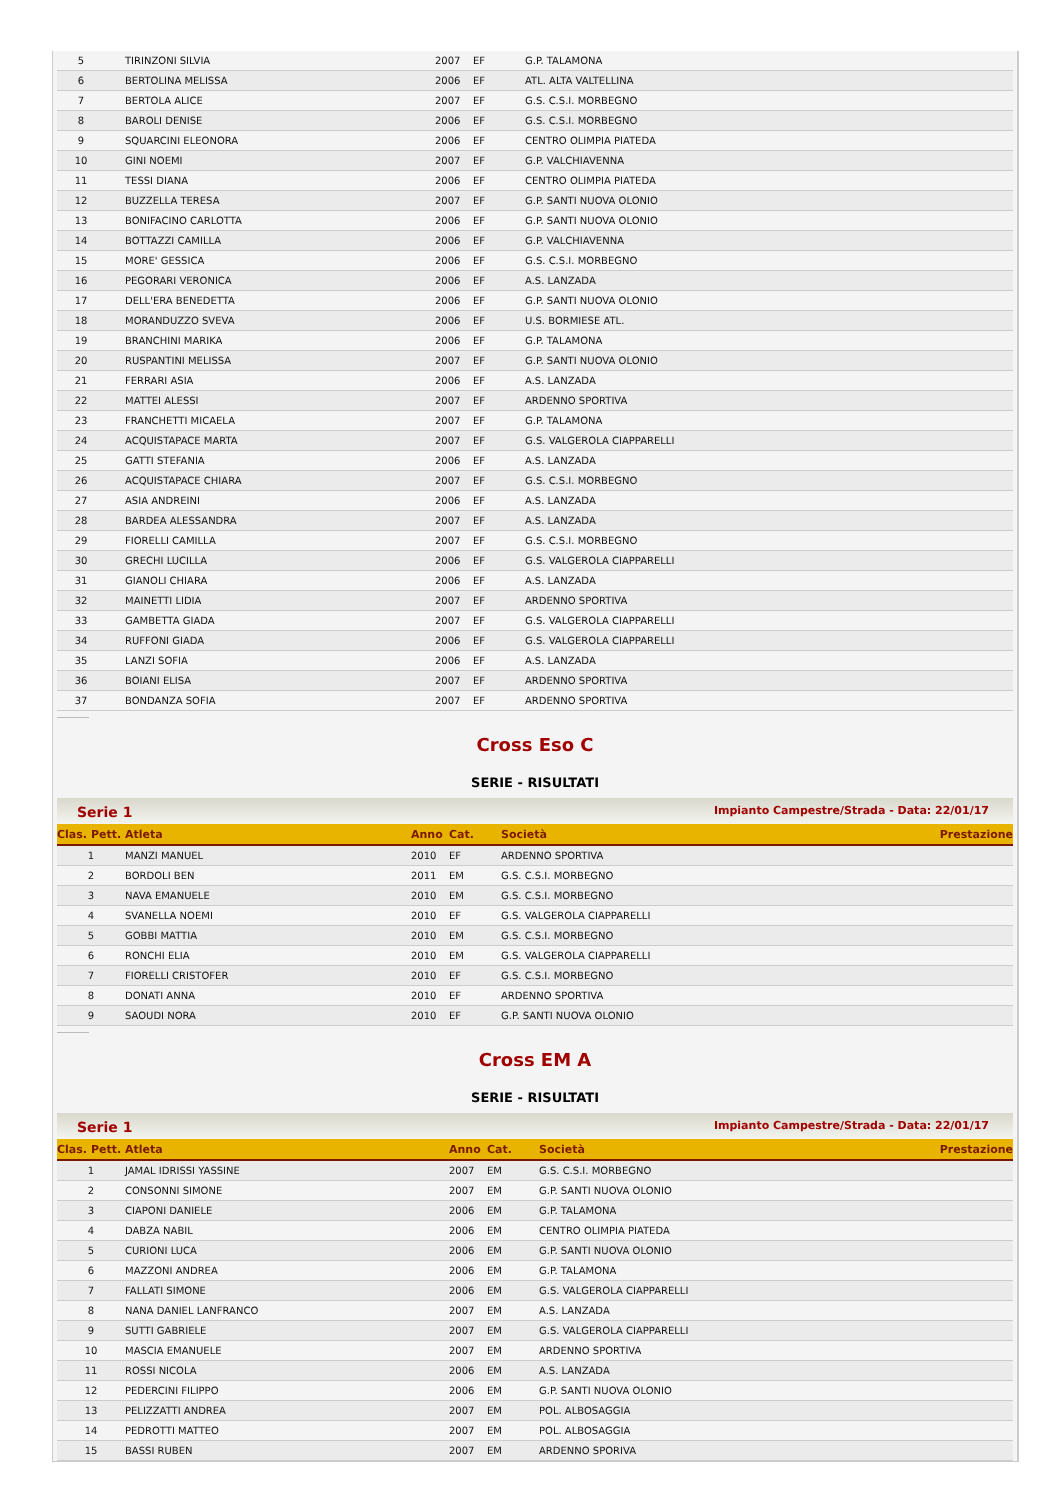| 5 | | TIRINZONI SILVIA | 2007 | EF | G.P. TALAMONA |
| 6 | | BERTOLINA MELISSA | 2006 | EF | ATL. ALTA VALTELLINA |
| 7 | | BERTOLA ALICE | 2007 | EF | G.S. C.S.I. MORBEGNO |
| 8 | | BAROLI DENISE | 2006 | EF | G.S. C.S.I. MORBEGNO |
| 9 | | SQUARCINI ELEONORA | 2006 | EF | CENTRO OLIMPIA PIATEDA |
| 10 | | GINI NOEMI | 2007 | EF | G.P. VALCHIAVENNA |
| 11 | | TESSI DIANA | 2006 | EF | CENTRO OLIMPIA PIATEDA |
| 12 | | BUZZELLA TERESA | 2007 | EF | G.P. SANTI NUOVA OLONIO |
| 13 | | BONIFACINO CARLOTTA | 2006 | EF | G.P. SANTI NUOVA OLONIO |
| 14 | | BOTTAZZI CAMILLA | 2006 | EF | G.P. VALCHIAVENNA |
| 15 | | MORE' GESSICA | 2006 | EF | G.S. C.S.I. MORBEGNO |
| 16 | | PEGORARI VERONICA | 2006 | EF | A.S. LANZADA |
| 17 | | DELL'ERA BENEDETTA | 2006 | EF | G.P. SANTI NUOVA OLONIO |
| 18 | | MORANDUZZO SVEVA | 2006 | EF | U.S. BORMIESE ATL. |
| 19 | | BRANCHINI MARIKA | 2006 | EF | G.P. TALAMONA |
| 20 | | RUSPANTINI MELISSA | 2007 | EF | G.P. SANTI NUOVA OLONIO |
| 21 | | FERRARI ASIA | 2006 | EF | A.S. LANZADA |
| 22 | | MATTEI ALESSI | 2007 | EF | ARDENNO SPORTIVA |
| 23 | | FRANCHETTI MICAELA | 2007 | EF | G.P. TALAMONA |
| 24 | | ACQUISTAPACE MARTA | 2007 | EF | G.S. VALGEROLA CIAPPARELLI |
| 25 | | GATTI STEFANIA | 2006 | EF | A.S. LANZADA |
| 26 | | ACQUISTAPACE CHIARA | 2007 | EF | G.S. C.S.I. MORBEGNO |
| 27 | | ASIA ANDREINI | 2006 | EF | A.S. LANZADA |
| 28 | | BARDEA ALESSANDRA | 2007 | EF | A.S. LANZADA |
| 29 | | FIORELLI CAMILLA | 2007 | EF | G.S. C.S.I. MORBEGNO |
| 30 | | GRECHI LUCILLA | 2006 | EF | G.S. VALGEROLA CIAPPARELLI |
| 31 | | GIANOLI CHIARA | 2006 | EF | A.S. LANZADA |
| 32 | | MAINETTI LIDIA | 2007 | EF | ARDENNO SPORTIVA |
| 33 | | GAMBETTA GIADA | 2007 | EF | G.S. VALGEROLA CIAPPARELLI |
| 34 | | RUFFONI GIADA | 2006 | EF | G.S. VALGEROLA CIAPPARELLI |
| 35 | | LANZI SOFIA | 2006 | EF | A.S. LANZADA |
| 36 | | BOIANI ELISA | 2007 | EF | ARDENNO SPORTIVA |
| 37 | | BONDANZA SOFIA | 2007 | EF | ARDENNO SPORTIVA |
Cross Eso C
SERIE - RISULTATI
Serie 1 Impianto Campestre/Strada - Data: 22/01/17
| Clas. | Pett. | Atleta | Anno | Cat. | Società | Prestazione |
| --- | --- | --- | --- | --- | --- | --- |
| 1 | | MANZI MANUEL | 2010 | EF | ARDENNO SPORTIVA | |
| 2 | | BORDOLI BEN | 2011 | EM | G.S. C.S.I. MORBEGNO | |
| 3 | | NAVA EMANUELE | 2010 | EM | G.S. C.S.I. MORBEGNO | |
| 4 | | SVANELLA NOEMI | 2010 | EF | G.S. VALGEROLA CIAPPARELLI | |
| 5 | | GOBBI MATTIA | 2010 | EM | G.S. C.S.I. MORBEGNO | |
| 6 | | RONCHI ELIA | 2010 | EM | G.S. VALGEROLA CIAPPARELLI | |
| 7 | | FIORELLI CRISTOFER | 2010 | EF | G.S. C.S.I. MORBEGNO | |
| 8 | | DONATI ANNA | 2010 | EF | ARDENNO SPORTIVA | |
| 9 | | SAOUDI NORA | 2010 | EF | G.P. SANTI NUOVA OLONIO | |
Cross EM A
SERIE - RISULTATI
Serie 1 Impianto Campestre/Strada - Data: 22/01/17
| Clas. | Pett. | Atleta | Anno | Cat. | Società | Prestazione |
| --- | --- | --- | --- | --- | --- | --- |
| 1 | | JAMAL IDRISSI YASSINE | 2007 | EM | G.S. C.S.I. MORBEGNO | |
| 2 | | CONSONNI SIMONE | 2007 | EM | G.P. SANTI NUOVA OLONIO | |
| 3 | | CIAPONI DANIELE | 2006 | EM | G.P. TALAMONA | |
| 4 | | DABZA NABIL | 2006 | EM | CENTRO OLIMPIA PIATEDA | |
| 5 | | CURIONI LUCA | 2006 | EM | G.P. SANTI NUOVA OLONIO | |
| 6 | | MAZZONI ANDREA | 2006 | EM | G.P. TALAMONA | |
| 7 | | FALLATI SIMONE | 2006 | EM | G.S. VALGEROLA CIAPPARELLI | |
| 8 | | NANA DANIEL LANFRANCO | 2007 | EM | A.S. LANZADA | |
| 9 | | SUTTI GABRIELE | 2007 | EM | G.S. VALGEROLA CIAPPARELLI | |
| 10 | | MASCIA EMANUELE | 2007 | EM | ARDENNO SPORTIVA | |
| 11 | | ROSSI NICOLA | 2006 | EM | A.S. LANZADA | |
| 12 | | PEDERCINI FILIPPO | 2006 | EM | G.P. SANTI NUOVA OLONIO | |
| 13 | | PELIZZATTI ANDREA | 2007 | EM | POL. ALBOSAGGIA | |
| 14 | | PEDROTTI MATTEO | 2007 | EM | POL. ALBOSAGGIA | |
| 15 | | BASSI RUBEN | 2007 | EM | ARDENNO SPORIVA | |